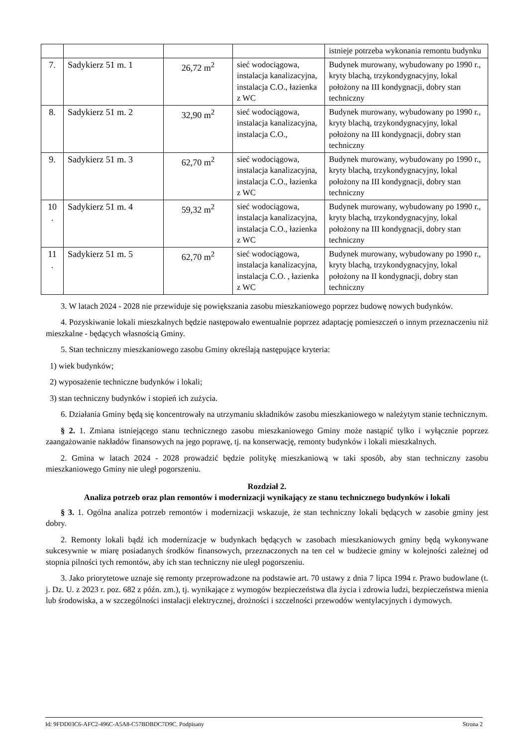| | | | | istnieje potrzeba wykonania remontu budynku |
| 7. | Sadykierz 51 m. 1 | 26,72 m<sup>2</sup> | sieć wodociągowa, instalacja kanalizacyjna, instalacja C.O., łazienka z WC | Budynek murowany, wybudowany po 1990 r., kryty blachą, trzykondygnacyjny, lokal położony na III kondygnacji, dobry stan techniczny |
| 8. | Sadykierz 51 m. 2 | 32,90 m<sup>2</sup> | sieć wodociągowa, instalacja kanalizacyjna, instalacja C.O., | Budynek murowany, wybudowany po 1990 r., kryty blachą, trzykondygnacyjny, lokal położony na III kondygnacji, dobry stan techniczny |
| 9. | Sadykierz 51 m. 3 | 62,70 m<sup>2</sup> | sieć wodociągowa, instalacja kanalizacyjna, instalacja C.O., łazienka z WC | Budynek murowany, wybudowany po 1990 r., kryty blachą, trzykondygnacyjny, lokal położony na III kondygnacji, dobry stan techniczny |
| 10 . | Sadykierz 51 m. 4 | 59,32 m<sup>2</sup> | sieć wodociągowa, instalacja kanalizacyjna, instalacja C.O., łazienka z WC | Budynek murowany, wybudowany po 1990 r., kryty blachą, trzykondygnacyjny, lokal położony na III kondygnacji, dobry stan techniczny |
| 11 . | Sadykierz 51 m. 5 | 62,70 m<sup>2</sup> | sieć wodociągowa, instalacja kanalizacyjna, instalacja C.O. , łazienka z WC | Budynek murowany, wybudowany po 1990 r., kryty blachą, trzykondygnacyjny, lokal położony na II kondygnacji, dobry stan techniczny |
3. W latach 2024 - 2028 nie przewiduje się powiększania zasobu mieszkaniowego poprzez budowę nowych budynków.
4. Pozyskiwanie lokali mieszkalnych będzie następowało ewentualnie poprzez adaptację pomieszczeń o innym przeznaczeniu niż mieszkalne - będących własnością Gminy.
5. Stan techniczny mieszkaniowego zasobu Gminy określają następujące kryteria:
1) wiek budynków;
2) wyposażenie techniczne budynków i lokali;
3) stan techniczny budynków i stopień ich zużycia.
6. Działania Gminy będą się koncentrowały na utrzymaniu składników zasobu mieszkaniowego w należytym stanie technicznym.
§ 2. 1. Zmiana istniejącego stanu technicznego zasobu mieszkaniowego Gminy może nastąpić tylko i wyłącznie poprzez zaangażowanie nakładów finansowych na jego poprawę, tj. na konserwację, remonty budynków i lokali mieszkalnych.
2. Gmina w latach 2024 - 2028 prowadzić będzie politykę mieszkaniową w taki sposób, aby stan techniczny zasobu mieszkaniowego Gminy nie uległ pogorszeniu.
Rozdział 2.
Analiza potrzeb oraz plan remontów i modernizacji wynikający ze stanu technicznego budynków i lokali
§ 3. 1. Ogólna analiza potrzeb remontów i modernizacji wskazuje, że stan techniczny lokali będących w zasobie gminy jest dobry.
2. Remonty lokali bądź ich modernizacje w budynkach będących w zasobach mieszkaniowych gminy będą wykonywane sukcesywnie w miarę posiadanych środków finansowych, przeznaczonych na ten cel w budżecie gminy w kolejności zależnej od stopnia pilności tych remontów, aby ich stan techniczny nie uległ pogorszeniu.
3. Jako priorytetowe uznaje się remonty przeprowadzone na podstawie art. 70 ustawy z dnia 7 lipca 1994 r. Prawo budowlane (t. j. Dz. U. z 2023 r. poz. 682 z późn. zm.), tj. wynikające z wymogów bezpieczeństwa dla życia i zdrowia ludzi, bezpieczeństwa mienia lub środowiska, a w szczególności instalacji elektrycznej, drożności i szczelności przewodów wentylacyjnych i dymowych.
Id: 9FDD03C6-AFC2-496C-A5A8-C57BDBDC7D9C. Podpisany Strona 2